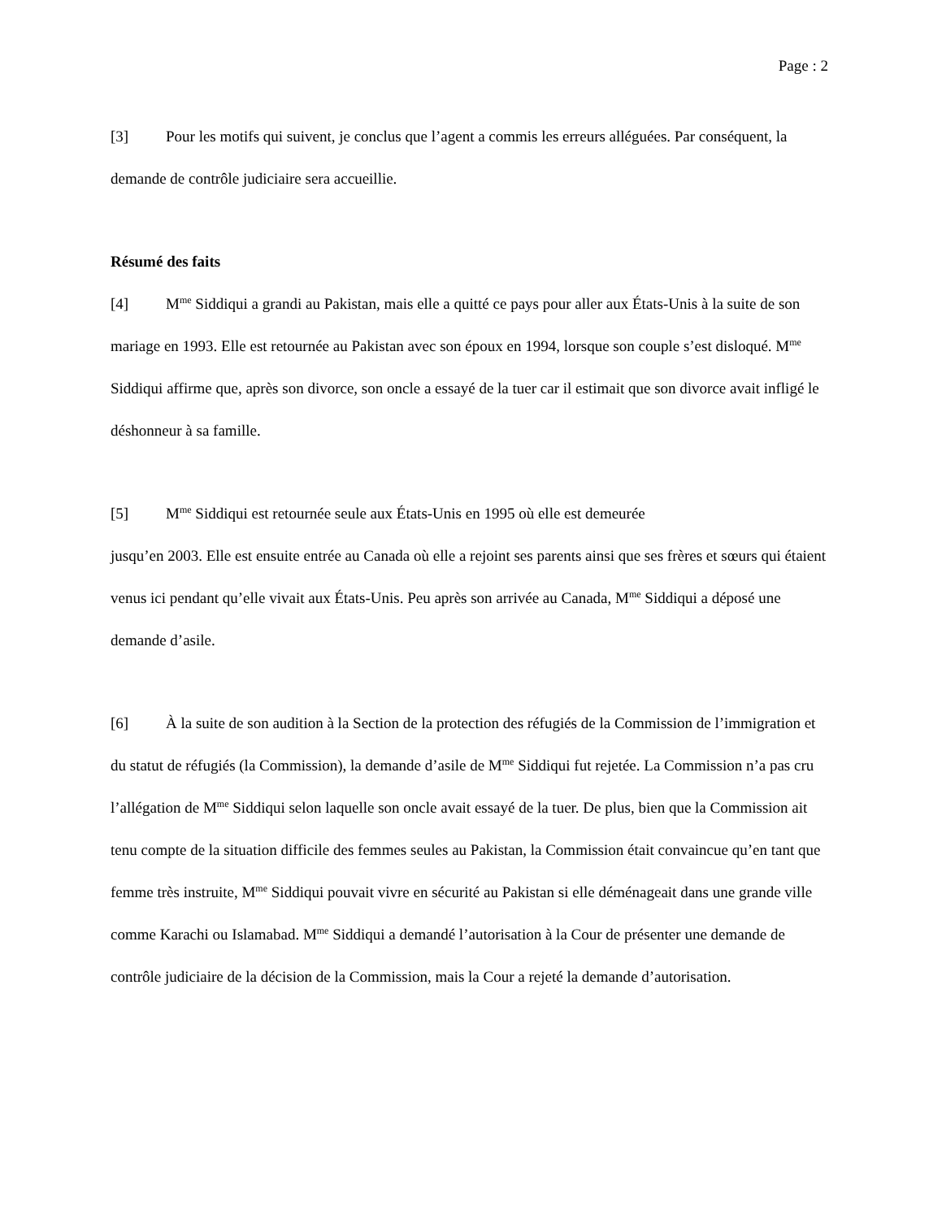Page : 2
[3] Pour les motifs qui suivent, je conclus que l’agent a commis les erreurs alléguées. Par conséquent, la demande de contrôle judiciaire sera accueillie.
Résumé des faits
[4] M<sup>me</sup> Siddiqui a grandi au Pakistan, mais elle a quitté ce pays pour aller aux États-Unis à la suite de son mariage en 1993. Elle est retournée au Pakistan avec son époux en 1994, lorsque son couple s’est disloqué. M<sup>me</sup> Siddiqui affirme que, après son divorce, son oncle a essayé de la tuer car il estimait que son divorce avait infligé le déshonneur à sa famille.
[5] M<sup>me</sup> Siddiqui est retournée seule aux États-Unis en 1995 où elle est demeurée
jusqu’en 2003. Elle est ensuite entrée au Canada où elle a rejoint ses parents ainsi que ses frères et sœurs qui étaient venus ici pendant qu’elle vivait aux États-Unis. Peu après son arrivée au Canada, M<sup>me</sup> Siddiqui a déposé une demande d’asile.
[6] À la suite de son audition à la Section de la protection des réfugiés de la Commission de l’immigration et du statut de réfugiés (la Commission), la demande d’asile de M<sup>me</sup> Siddiqui fut rejetée. La Commission n’a pas cru l’allégation de M<sup>me</sup> Siddiqui selon laquelle son oncle avait essayé de la tuer. De plus, bien que la Commission ait tenu compte de la situation difficile des femmes seules au Pakistan, la Commission était convaincue qu’en tant que femme très instruite, M<sup>me</sup> Siddiqui pouvait vivre en sécurité au Pakistan si elle déménageait dans une grande ville comme Karachi ou Islamabad. M<sup>me</sup> Siddiqui a demandé l’autorisation à la Cour de présenter une demande de contrôle judiciaire de la décision de la Commission, mais la Cour a rejeté la demande d’autorisation.